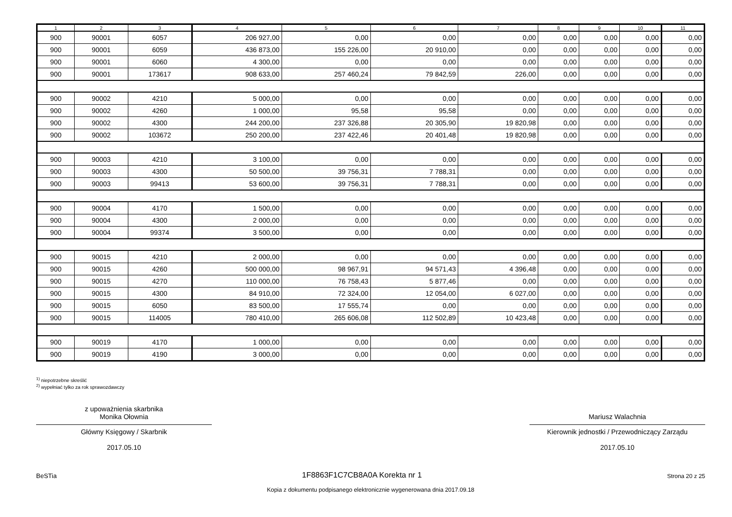| 1 | 2 | 3 | 4 | 5 | 6 | 7 | 8 | 9 | 10 | 11 |
| --- | --- | --- | --- | --- | --- | --- | --- | --- | --- | --- |
| 900 | 90001 | 6057 | 206 927,00 | 0,00 | 0,00 | 0,00 | 0,00 | 0,00 | 0,00 | 0,00 |
| 900 | 90001 | 6059 | 436 873,00 | 155 226,00 | 20 910,00 | 0,00 | 0,00 | 0,00 | 0,00 | 0,00 |
| 900 | 90001 | 6060 | 4 300,00 | 0,00 | 0,00 | 0,00 | 0,00 | 0,00 | 0,00 | 0,00 |
| 900 | 90001 | 173617 | 908 633,00 | 257 460,24 | 79 842,59 | 226,00 | 0,00 | 0,00 | 0,00 | 0,00 |
| 900 | 90002 | 4210 | 5 000,00 | 0,00 | 0,00 | 0,00 | 0,00 | 0,00 | 0,00 | 0,00 |
| 900 | 90002 | 4260 | 1 000,00 | 95,58 | 95,58 | 0,00 | 0,00 | 0,00 | 0,00 | 0,00 |
| 900 | 90002 | 4300 | 244 200,00 | 237 326,88 | 20 305,90 | 19 820,98 | 0,00 | 0,00 | 0,00 | 0,00 |
| 900 | 90002 | 103672 | 250 200,00 | 237 422,46 | 20 401,48 | 19 820,98 | 0,00 | 0,00 | 0,00 | 0,00 |
| 900 | 90003 | 4210 | 3 100,00 | 0,00 | 0,00 | 0,00 | 0,00 | 0,00 | 0,00 | 0,00 |
| 900 | 90003 | 4300 | 50 500,00 | 39 756,31 | 7 788,31 | 0,00 | 0,00 | 0,00 | 0,00 | 0,00 |
| 900 | 90003 | 99413 | 53 600,00 | 39 756,31 | 7 788,31 | 0,00 | 0,00 | 0,00 | 0,00 | 0,00 |
| 900 | 90004 | 4170 | 1 500,00 | 0,00 | 0,00 | 0,00 | 0,00 | 0,00 | 0,00 | 0,00 |
| 900 | 90004 | 4300 | 2 000,00 | 0,00 | 0,00 | 0,00 | 0,00 | 0,00 | 0,00 | 0,00 |
| 900 | 90004 | 99374 | 3 500,00 | 0,00 | 0,00 | 0,00 | 0,00 | 0,00 | 0,00 | 0,00 |
| 900 | 90015 | 4210 | 2 000,00 | 0,00 | 0,00 | 0,00 | 0,00 | 0,00 | 0,00 | 0,00 |
| 900 | 90015 | 4260 | 500 000,00 | 98 967,91 | 94 571,43 | 4 396,48 | 0,00 | 0,00 | 0,00 | 0,00 |
| 900 | 90015 | 4270 | 110 000,00 | 76 758,43 | 5 877,46 | 0,00 | 0,00 | 0,00 | 0,00 | 0,00 |
| 900 | 90015 | 4300 | 84 910,00 | 72 324,00 | 12 054,00 | 6 027,00 | 0,00 | 0,00 | 0,00 | 0,00 |
| 900 | 90015 | 6050 | 83 500,00 | 17 555,74 | 0,00 | 0,00 | 0,00 | 0,00 | 0,00 | 0,00 |
| 900 | 90015 | 114005 | 780 410,00 | 265 606,08 | 112 502,89 | 10 423,48 | 0,00 | 0,00 | 0,00 | 0,00 |
| 900 | 90019 | 4170 | 1 000,00 | 0,00 | 0,00 | 0,00 | 0,00 | 0,00 | 0,00 | 0,00 |
| 900 | 90019 | 4190 | 3 000,00 | 0,00 | 0,00 | 0,00 | 0,00 | 0,00 | 0,00 | 0,00 |
<sup>1)</sup> niepotrzebne skreślić
<sup>2)</sup> wypełniać tylko za rok sprawozdawczy
z upoważnienia skarbnika
Monika Ołownia
Główny Księgowy / Skarbnik
2017.05.10
Mariusz Walachnia
Kierownik jednostki / Przewodniczący Zarządu
2017.05.10
BeSTia 1F8863F1C7CB8A0A Korekta nr 1 Strona 20 z 25
Kopia z dokumentu podpisanego elektronicznie wygenerowana dnia 2017.09.18